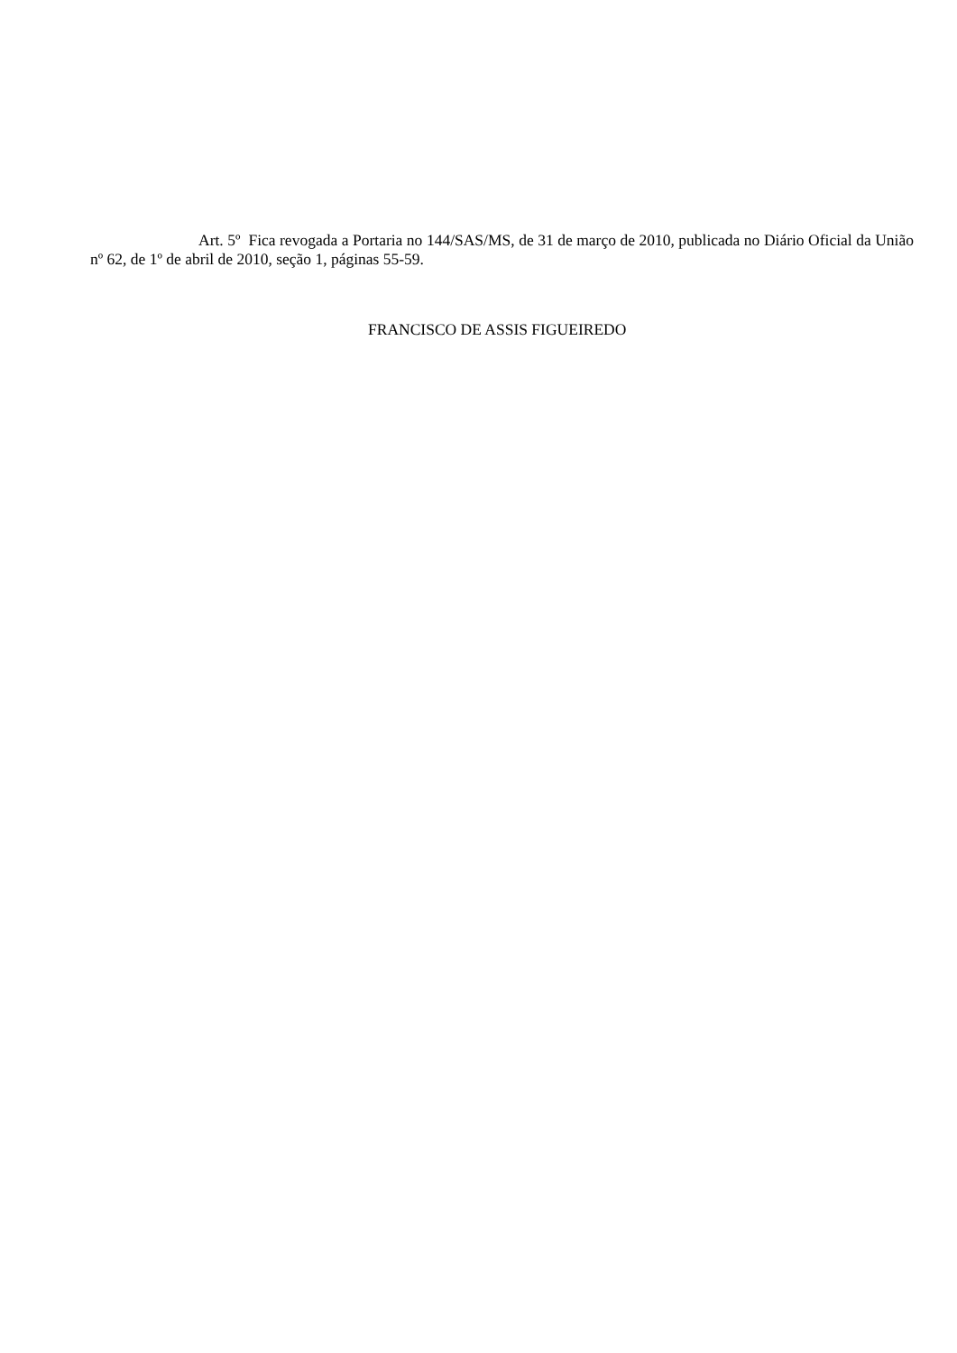Art. 5º Fica revogada a Portaria no 144/SAS/MS, de 31 de março de 2010, publicada no Diário Oficial da União nº 62, de 1º de abril de 2010, seção 1, páginas 55-59.
FRANCISCO DE ASSIS FIGUEIREDO